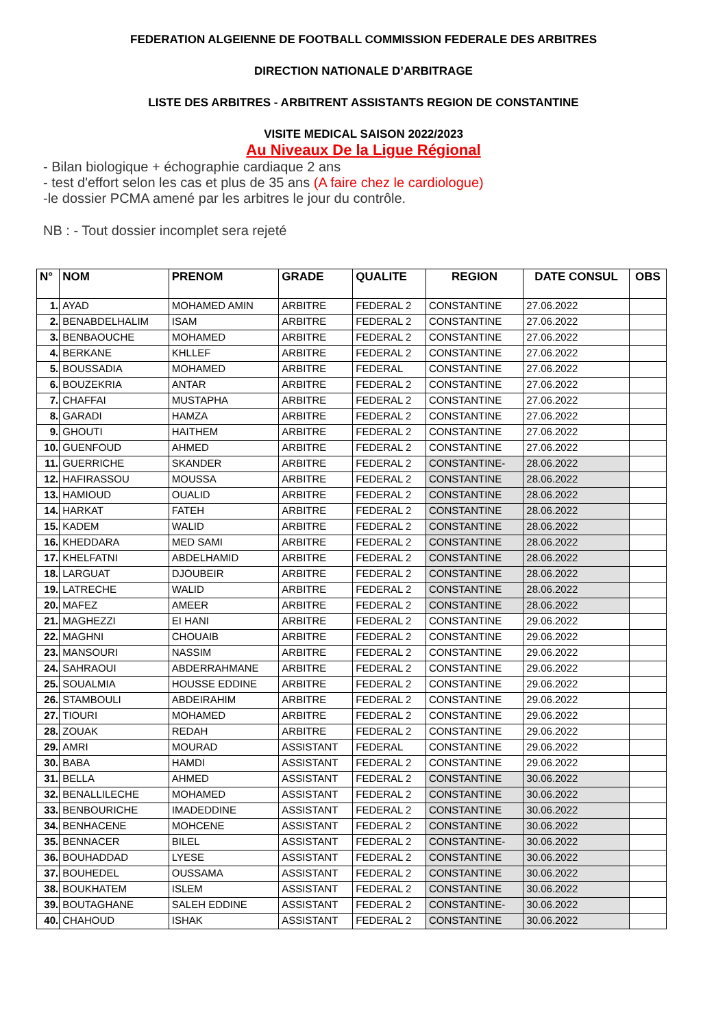FEDERATION ALGEIENNE DE FOOTBALL COMMISSION FEDERALE DES ARBITRES
DIRECTION NATIONALE D’ARBITRAGE
LISTE DES ARBITRES - ARBITRENT ASSISTANTS REGION DE CONSTANTINE
VISITE MEDICAL SAISON 2022/2023
Au Niveaux De la Ligue Régional
- Bilan biologique + échographie cardiaque 2 ans
- test d'effort selon les cas et plus de 35 ans (A faire chez le cardiologue)
-le dossier PCMA amené par les arbitres le jour du contrôle.
NB : - Tout dossier incomplet sera rejeté
| N° | NOM | PRENOM | GRADE | QUALITE | REGION | DATE CONSUL | OBS |
| --- | --- | --- | --- | --- | --- | --- | --- |
| 1. | AYAD | MOHAMED AMIN | ARBITRE | FEDERAL 2 | CONSTANTINE | 27.06.2022 | |
| 2. | BENABDELHALIM | ISAM | ARBITRE | FEDERAL 2 | CONSTANTINE | 27.06.2022 | |
| 3. | BENBAOUCHE | MOHAMED | ARBITRE | FEDERAL 2 | CONSTANTINE | 27.06.2022 | |
| 4. | BERKANE | KHLLEF | ARBITRE | FEDERAL 2 | CONSTANTINE | 27.06.2022 | |
| 5. | BOUSSADIA | MOHAMED | ARBITRE | FEDERAL | CONSTANTINE | 27.06.2022 | |
| 6. | BOUZEKRIA | ANTAR | ARBITRE | FEDERAL 2 | CONSTANTINE | 27.06.2022 | |
| 7. | CHAFFAI | MUSTAPHA | ARBITRE | FEDERAL 2 | CONSTANTINE | 27.06.2022 | |
| 8. | GARADI | HAMZA | ARBITRE | FEDERAL 2 | CONSTANTINE | 27.06.2022 | |
| 9. | GHOUTI | HAITHEM | ARBITRE | FEDERAL 2 | CONSTANTINE | 27.06.2022 | |
| 10. | GUENFOUD | AHMED | ARBITRE | FEDERAL 2 | CONSTANTINE | 27.06.2022 | |
| 11. | GUERRICHE | SKANDER | ARBITRE | FEDERAL 2 | CONSTANTINE- | 28.06.2022 | |
| 12. | HAFIRASSOU | MOUSSA | ARBITRE | FEDERAL 2 | CONSTANTINE | 28.06.2022 | |
| 13. | HAMIOUD | OUALID | ARBITRE | FEDERAL 2 | CONSTANTINE | 28.06.2022 | |
| 14. | HARKAT | FATEH | ARBITRE | FEDERAL 2 | CONSTANTINE | 28.06.2022 | |
| 15. | KADEM | WALID | ARBITRE | FEDERAL 2 | CONSTANTINE | 28.06.2022 | |
| 16. | KHEDDARA | MED SAMI | ARBITRE | FEDERAL 2 | CONSTANTINE | 28.06.2022 | |
| 17. | KHELFATNI | ABDELHAMID | ARBITRE | FEDERAL 2 | CONSTANTINE | 28.06.2022 | |
| 18. | LARGUAT | DJOUBEIR | ARBITRE | FEDERAL 2 | CONSTANTINE | 28.06.2022 | |
| 19. | LATRECHE | WALID | ARBITRE | FEDERAL 2 | CONSTANTINE | 28.06.2022 | |
| 20. | MAFEZ | AMEER | ARBITRE | FEDERAL 2 | CONSTANTINE | 28.06.2022 | |
| 21. | MAGHEZZI | EI HANI | ARBITRE | FEDERAL 2 | CONSTANTINE | 29.06.2022 | |
| 22. | MAGHNI | CHOUAIB | ARBITRE | FEDERAL 2 | CONSTANTINE | 29.06.2022 | |
| 23. | MANSOURI | NASSIM | ARBITRE | FEDERAL 2 | CONSTANTINE | 29.06.2022 | |
| 24. | SAHRAOUI | ABDERRAHMANE | ARBITRE | FEDERAL 2 | CONSTANTINE | 29.06.2022 | |
| 25. | SOUALMIA | HOUSSE EDDINE | ARBITRE | FEDERAL 2 | CONSTANTINE | 29.06.2022 | |
| 26. | STAMBOULI | ABDEIRAHIM | ARBITRE | FEDERAL 2 | CONSTANTINE | 29.06.2022 | |
| 27. | TIOURI | MOHAMED | ARBITRE | FEDERAL 2 | CONSTANTINE | 29.06.2022 | |
| 28. | ZOUAK | REDAH | ARBITRE | FEDERAL 2 | CONSTANTINE | 29.06.2022 | |
| 29. | AMRI | MOURAD | ASSISTANT | FEDERAL | CONSTANTINE | 29.06.2022 | |
| 30. | BABA | HAMDI | ASSISTANT | FEDERAL 2 | CONSTANTINE | 29.06.2022 | |
| 31. | BELLA | AHMED | ASSISTANT | FEDERAL 2 | CONSTANTINE | 30.06.2022 | |
| 32. | BENALLILECHE | MOHAMED | ASSISTANT | FEDERAL 2 | CONSTANTINE | 30.06.2022 | |
| 33. | BENBOURICHE | IMADEDDINE | ASSISTANT | FEDERAL 2 | CONSTANTINE | 30.06.2022 | |
| 34. | BENHACENE | MOHCENE | ASSISTANT | FEDERAL 2 | CONSTANTINE | 30.06.2022 | |
| 35. | BENNACER | BILEL | ASSISTANT | FEDERAL 2 | CONSTANTINE- | 30.06.2022 | |
| 36. | BOUHADDAD | LYESE | ASSISTANT | FEDERAL 2 | CONSTANTINE | 30.06.2022 | |
| 37. | BOUHEDEL | OUSSAMA | ASSISTANT | FEDERAL 2 | CONSTANTINE | 30.06.2022 | |
| 38. | BOUKHATEM | ISLEM | ASSISTANT | FEDERAL 2 | CONSTANTINE | 30.06.2022 | |
| 39. | BOUTAGHANE | SALEH EDDINE | ASSISTANT | FEDERAL 2 | CONSTANTINE- | 30.06.2022 | |
| 40. | CHAHOUD | ISHAK | ASSISTANT | FEDERAL 2 | CONSTANTINE | 30.06.2022 | |